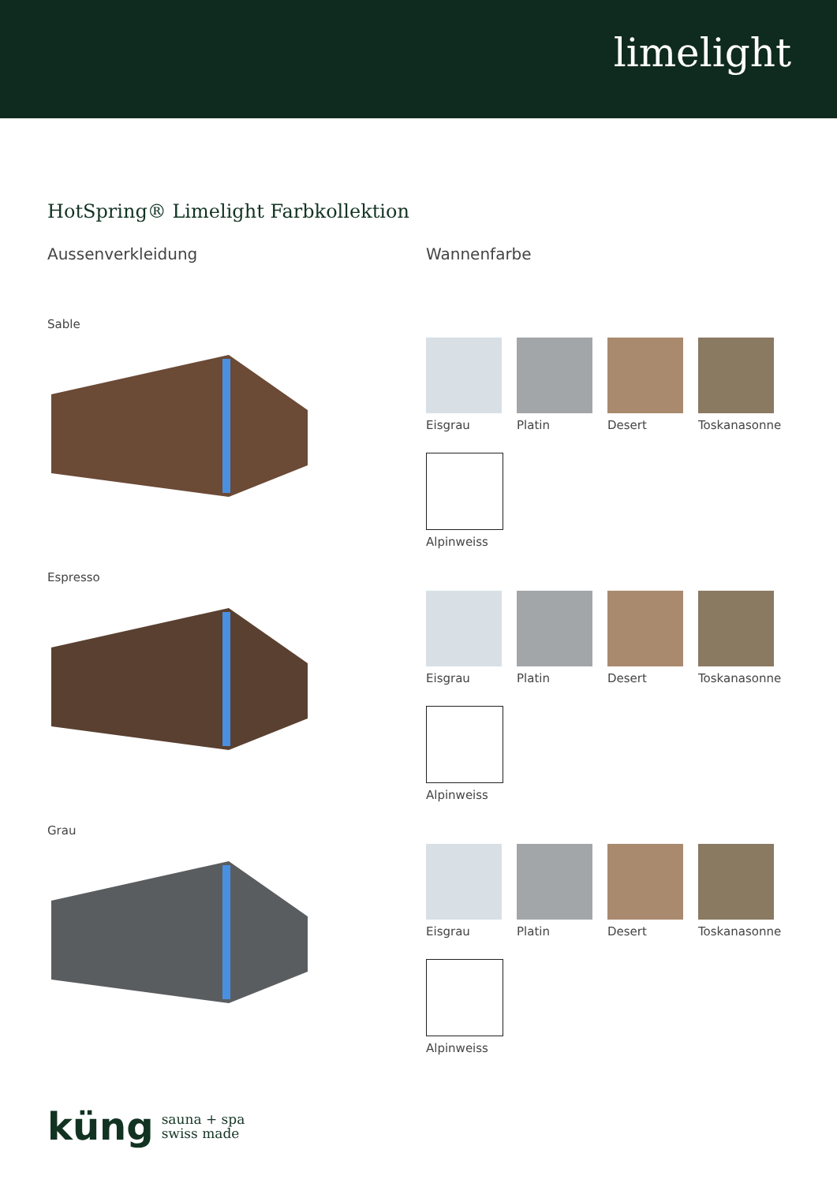limelight
HotSpring® Limelight Farbkollektion
Aussenverkleidung
Sable
Espresso
Grau
Wannenfarbe
Eisgrau
Platin
Desert
Toskanasonne
Alpinweiss
Eisgrau
Platin
Desert
Toskanasonne
Alpinweiss
Eisgrau
Platin
Desert
Toskanasonne
Alpinweiss
küng sauna + spa
swiss made